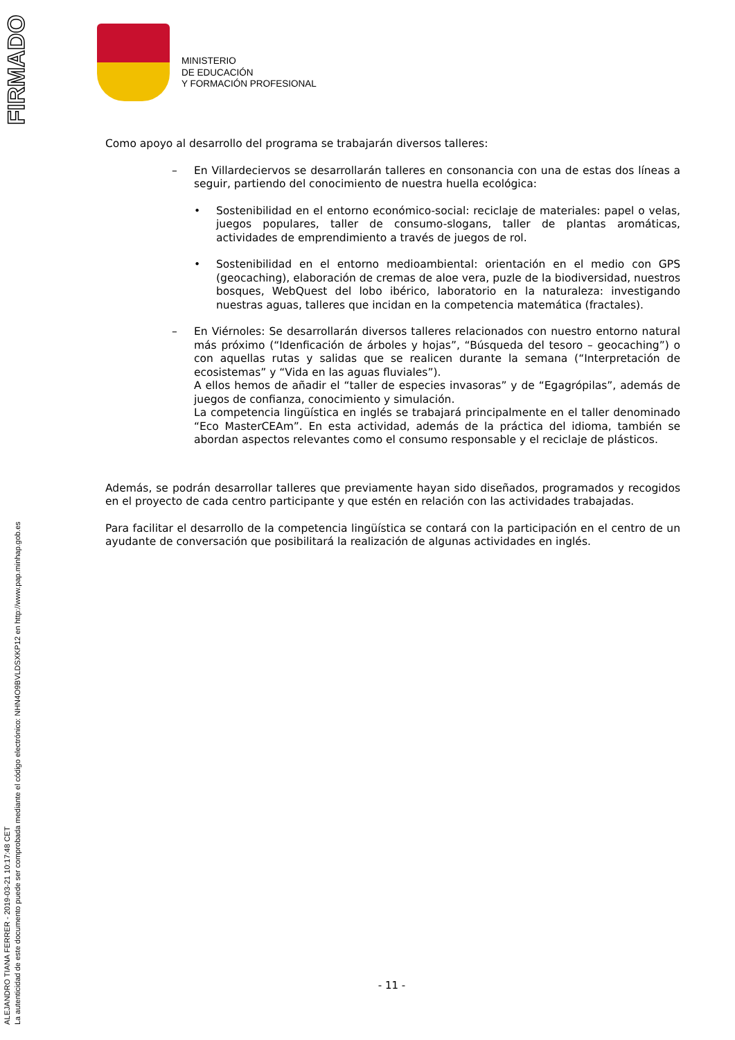FIRMADO
ALEJANDRO TIANA FERRER - 2019-03-21 10:17:48 CET
La autenticidad de este documento puede ser comprobada mediante el código electrónico: NHN4O9BVLDSXKP12 en http://www.pap.minhap.gob.es
MINISTERIO
DE EDUCACIÓN
Y FORMACIÓN PROFESIONAL
Como apoyo al desarrollo del programa se trabajarán diversos talleres:
– En Villardeciervos se desarrollarán talleres en consonancia con una de estas dos líneas a seguir, partiendo del conocimiento de nuestra huella ecológica:
• Sostenibilidad en el entorno económico-social: reciclaje de materiales: papel o velas, juegos populares, taller de consumo-slogans, taller de plantas aromáticas, actividades de emprendimiento a través de juegos de rol.
• Sostenibilidad en el entorno medioambiental: orientación en el medio con GPS (geocaching), elaboración de cremas de aloe vera, puzle de la biodiversidad, nuestros bosques, WebQuest del lobo ibérico, laboratorio en la naturaleza: investigando nuestras aguas, talleres que incidan en la competencia matemática (fractales).
– En Viérnoles: Se desarrollarán diversos talleres relacionados con nuestro entorno natural más próximo (“Idenficación de árboles y hojas”, “Búsqueda del tesoro – geocaching”) o con aquellas rutas y salidas que se realicen durante la semana (“Interpretación de ecosistemas” y “Vida en las aguas fluviales”).
A ellos hemos de añadir el “taller de especies invasoras” y de “Egagrópilas”, además de juegos de confianza, conocimiento y simulación.
La competencia lingüística en inglés se trabajará principalmente en el taller denominado “Eco MasterCEAm”. En esta actividad, además de la práctica del idioma, también se abordan aspectos relevantes como el consumo responsable y el reciclaje de plásticos.
Además, se podrán desarrollar talleres que previamente hayan sido diseñados, programados y recogidos en el proyecto de cada centro participante y que estén en relación con las actividades trabajadas.
Para facilitar el desarrollo de la competencia lingüística se contará con la participación en el centro de un ayudante de conversación que posibilitará la realización de algunas actividades en inglés.
- 11 -